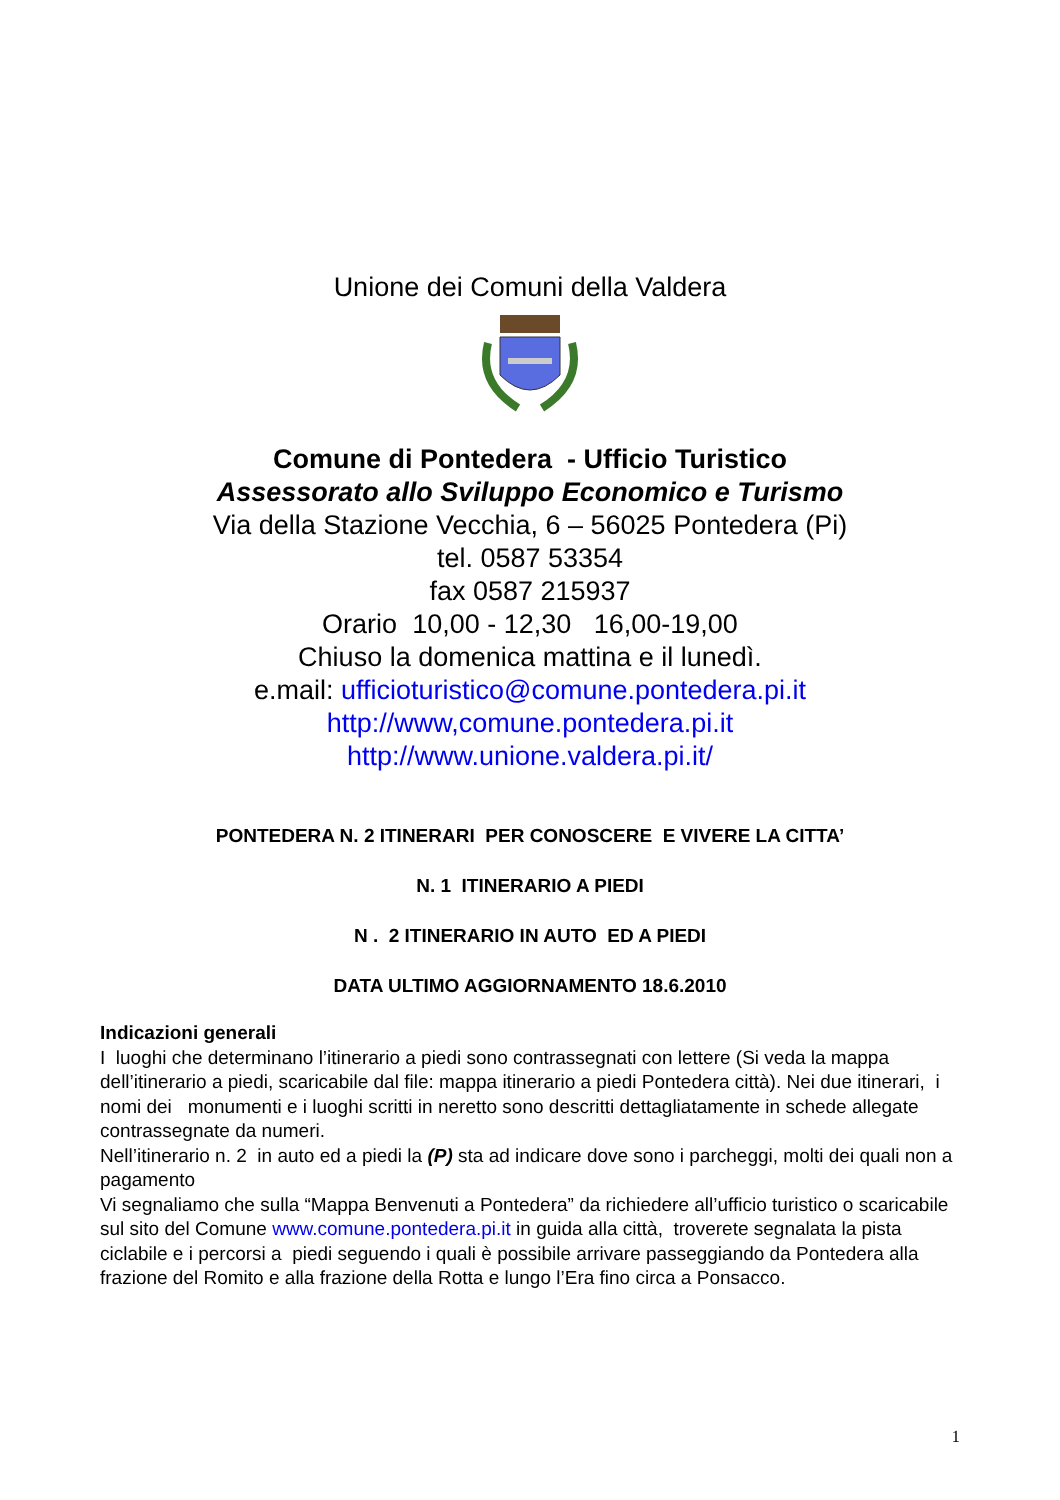Unione dei Comuni della Valdera
Comune di Pontedera - Ufficio Turistico
Assessorato allo Sviluppo Economico e Turismo
Via della Stazione Vecchia, 6 – 56025 Pontedera (Pi)
tel. 0587 53354
fax 0587 215937
Orario 10,00 - 12,30 16,00-19,00
Chiuso la domenica mattina e il lunedì.
e.mail: ufficioturistico@comune.pontedera.pi.it
http://www,comune.pontedera.pi.it
http://www.unione.valdera.pi.it/
PONTEDERA N. 2 ITINERARI PER CONOSCERE E VIVERE LA CITTA’
N. 1 ITINERARIO A PIEDI
N . 2 ITINERARIO IN AUTO ED A PIEDI
DATA ULTIMO AGGIORNAMENTO 18.6.2010
Indicazioni generali
I luoghi che determinano l’itinerario a piedi sono contrassegnati con lettere (Si veda la mappa dell’itinerario a piedi, scaricabile dal file: mappa itinerario a piedi Pontedera città). Nei due itinerari, i nomi dei monumenti e i luoghi scritti in neretto sono descritti dettagliatamente in schede allegate contrassegnate da numeri.
Nell’itinerario n. 2 in auto ed a piedi la (P) sta ad indicare dove sono i parcheggi, molti dei quali non a pagamento
Vi segnaliamo che sulla “Mappa Benvenuti a Pontedera” da richiedere all’ufficio turistico o scaricabile sul sito del Comune www.comune.pontedera.pi.it in guida alla città, troverete segnalata la pista ciclabile e i percorsi a piedi seguendo i quali è possibile arrivare passeggiando da Pontedera alla frazione del Romito e alla frazione della Rotta e lungo l’Era fino circa a Ponsacco.
1